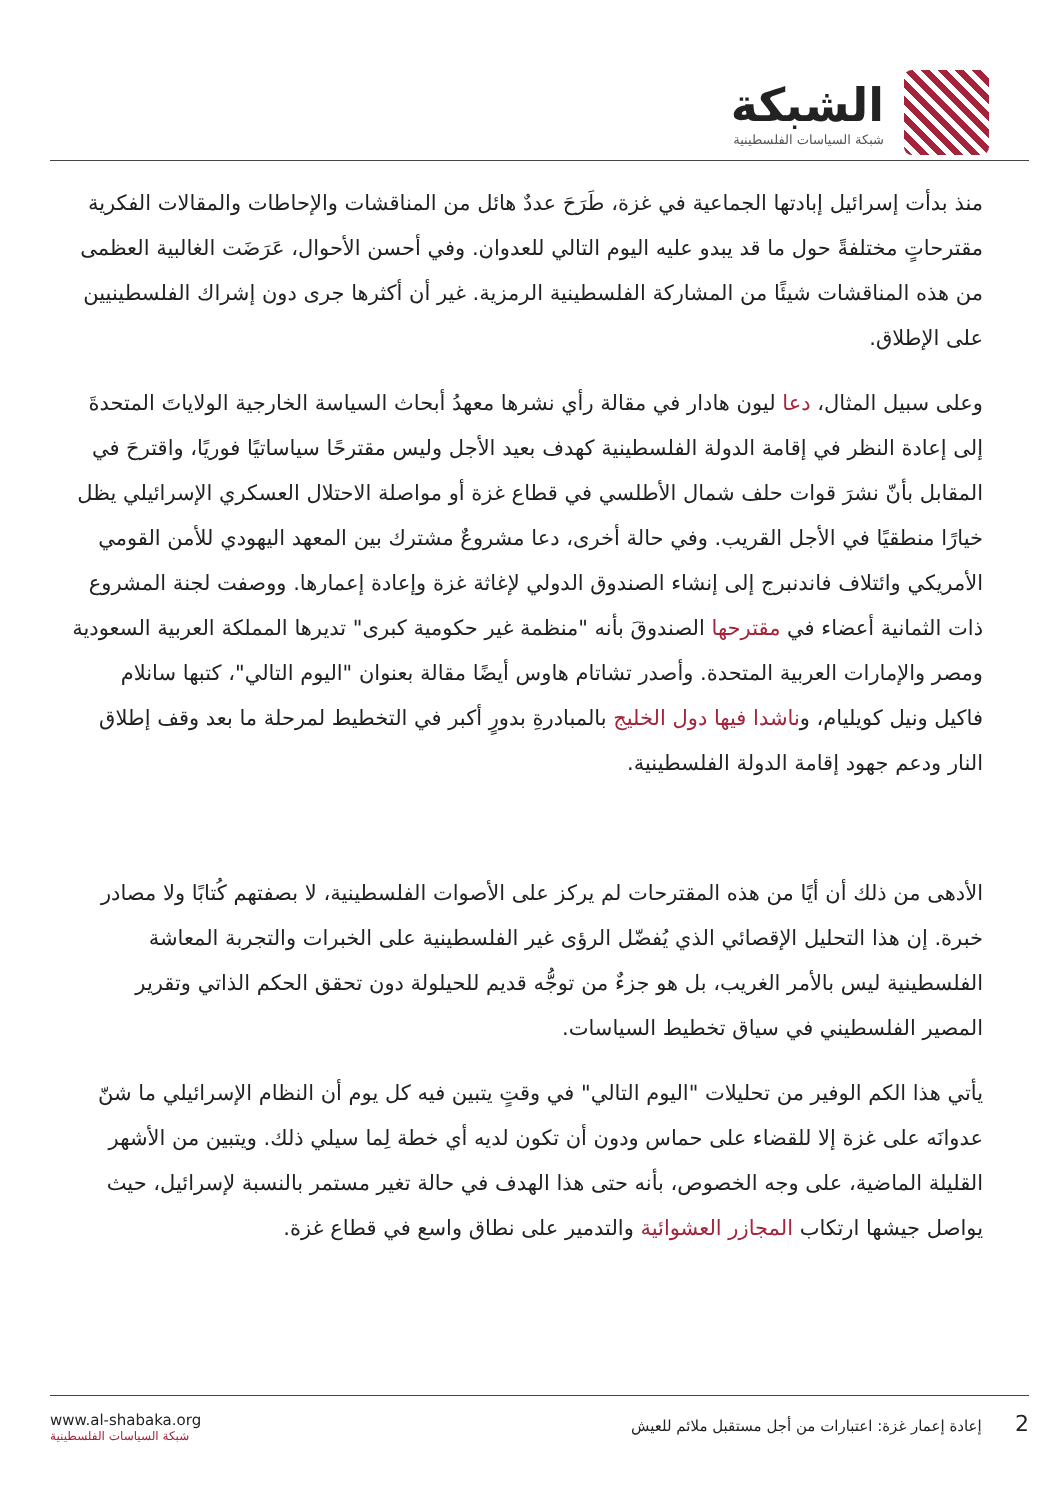الشبكة
شبكة السياسات الفلسطينية
منذ بدأت إسرائيل إبادتها الجماعية في غزة، طَرَحَ عددٌ هائل من المناقشات والإحاطات والمقالات الفكرية مقترحاتٍ مختلفةً حول ما قد يبدو عليه اليوم التالي للعدوان. وفي أحسن الأحوال، عَرَضَت الغالبية العظمى من هذه المناقشات شيئًا من المشاركة الفلسطينية الرمزية. غير أن أكثرها جرى دون إشراك الفلسطينيين على الإطلاق.
وعلى سبيل المثال، دعا ليون هادار في مقالة رأي نشرها معهدُ أبحاث السياسة الخارجية الولاياتَ المتحدةَ إلى إعادة النظر في إقامة الدولة الفلسطينية كهدف بعيد الأجل وليس مقترحًا سياساتيًا فوريًا، واقترحَ في المقابل بأنّ نشرَ قوات حلف شمال الأطلسي في قطاع غزة أو مواصلة الاحتلال العسكري الإسرائيلي يظل خيارًا منطقيًا في الأجل القريب. وفي حالة أخرى، دعا مشروعٌ مشترك بين المعهد اليهودي للأمن القومي الأمريكي وائتلاف فاندنبرج إلى إنشاء الصندوق الدولي لإغاثة غزة وإعادة إعمارها. ووصفت لجنة المشروع ذات الثمانية أعضاء في مقترحها الصندوقَ بأنه "منظمة غير حكومية كبرى" تديرها المملكة العربية السعودية ومصر والإمارات العربية المتحدة. وأصدر تشاتام هاوس أيضًا مقالة بعنوان "اليوم التالي"، كتبها سانلام فاكيل ونيل كويليام، وناشدا فيها دول الخليج بالمبادرةِ بدورٍ أكبر في التخطيط لمرحلة ما بعد وقف إطلاق النار ودعم جهود إقامة الدولة الفلسطينية.
الأدهى من ذلك أن أيًا من هذه المقترحات لم يركز على الأصوات الفلسطينية، لا بصفتهم كُتابًا ولا مصادر خبرة. إن هذا التحليل الإقصائي الذي يُفضّل الرؤى غير الفلسطينية على الخبرات والتجربة المعاشة الفلسطينية ليس بالأمر الغريب، بل هو جزءٌ من توجُّه قديم للحيلولة دون تحقق الحكم الذاتي وتقرير المصير الفلسطيني في سياق تخطيط السياسات.
يأتي هذا الكم الوفير من تحليلات "اليوم التالي" في وقتٍ يتبين فيه كل يوم أن النظام الإسرائيلي ما شنّ عدوانَه على غزة إلا للقضاء على حماس ودون أن تكون لديه أي خطة لِما سيلي ذلك. ويتبين من الأشهر القليلة الماضية، على وجه الخصوص، بأنه حتى هذا الهدف في حالة تغير مستمر بالنسبة لإسرائيل، حيث يواصل جيشها ارتكاب المجازر العشوائية والتدمير على نطاق واسع في قطاع غزة.
www.al-shabaka.org
شبكة السياسات الفلسطينية
2 إعادة إعمار غزة: اعتبارات من أجل مستقبل ملائم للعيش